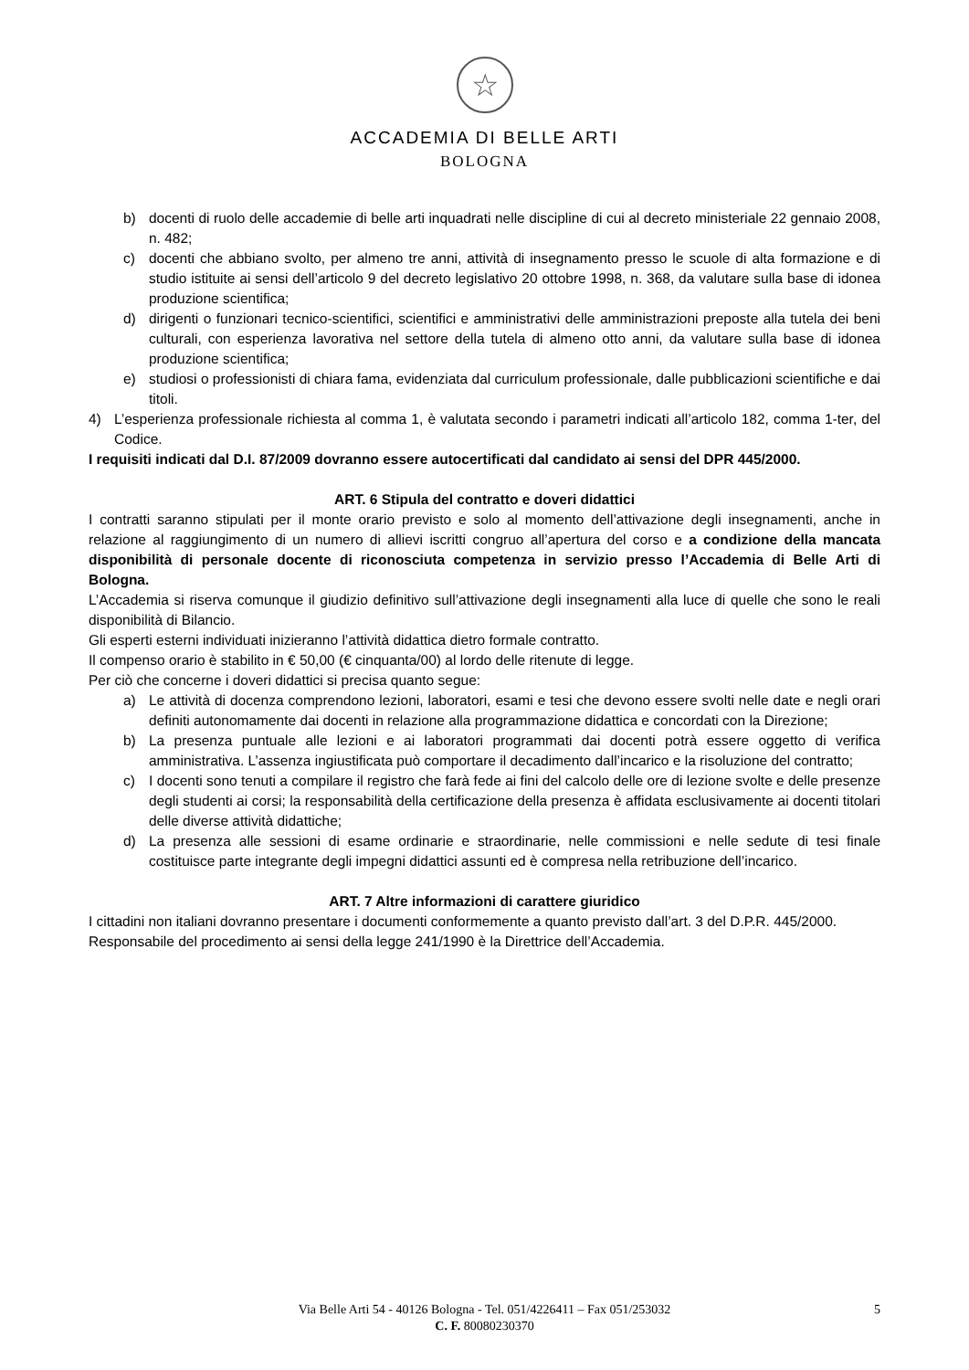☆
ACCADEMIA DI BELLE ARTI
BOLOGNA
b) docenti di ruolo delle accademie di belle arti inquadrati nelle discipline di cui al decreto ministeriale 22 gennaio 2008, n. 482;
c) docenti che abbiano svolto, per almeno tre anni, attività di insegnamento presso le scuole di alta formazione e di studio istituite ai sensi dell’articolo 9 del decreto legislativo 20 ottobre 1998, n. 368, da valutare sulla base di idonea produzione scientifica;
d) dirigenti o funzionari tecnico-scientifici, scientifici e amministrativi delle amministrazioni preposte alla tutela dei beni culturali, con esperienza lavorativa nel settore della tutela di almeno otto anni, da valutare sulla base di idonea produzione scientifica;
e) studiosi o professionisti di chiara fama, evidenziata dal curriculum professionale, dalle pubblicazioni scientifiche e dai titoli.
4) L’esperienza professionale richiesta al comma 1, è valutata secondo i parametri indicati all’articolo 182, comma 1-ter, del Codice.
I requisiti indicati dal D.I. 87/2009 dovranno essere autocertificati dal candidato ai sensi del DPR 445/2000.
ART. 6 Stipula del contratto e doveri didattici
I contratti saranno stipulati per il monte orario previsto e solo al momento dell’attivazione degli insegnamenti, anche in relazione al raggiungimento di un numero di allievi iscritti congruo all’apertura del corso e a condizione della mancata disponibilità di personale docente di riconosciuta competenza in servizio presso l’Accademia di Belle Arti di Bologna.
L’Accademia si riserva comunque il giudizio definitivo sull’attivazione degli insegnamenti alla luce di quelle che sono le reali disponibilità di Bilancio.
Gli esperti esterni individuati inizieranno l’attività didattica dietro formale contratto.
Il compenso orario è stabilito in € 50,00 (€ cinquanta/00) al lordo delle ritenute di legge.
Per ciò che concerne i doveri didattici si precisa quanto segue:
a) Le attività di docenza comprendono lezioni, laboratori, esami e tesi che devono essere svolti nelle date e negli orari definiti autonomamente dai docenti in relazione alla programmazione didattica e concordati con la Direzione;
b) La presenza puntuale alle lezioni e ai laboratori programmati dai docenti potrà essere oggetto di verifica amministrativa. L’assenza ingiustificata può comportare il decadimento dall’incarico e la risoluzione del contratto;
c) I docenti sono tenuti a compilare il registro che farà fede ai fini del calcolo delle ore di lezione svolte e delle presenze degli studenti ai corsi; la responsabilità della certificazione della presenza è affidata esclusivamente ai docenti titolari delle diverse attività didattiche;
d) La presenza alle sessioni di esame ordinarie e straordinarie, nelle commissioni e nelle sedute di tesi finale costituisce parte integrante degli impegni didattici assunti ed è compresa nella retribuzione dell’incarico.
ART. 7 Altre informazioni di carattere giuridico
I cittadini non italiani dovranno presentare i documenti conformemente a quanto previsto dall’art. 3 del D.P.R. 445/2000.
Responsabile del procedimento ai sensi della legge 241/1990 è la Direttrice dell’Accademia.
Via Belle Arti 54 - 40126 Bologna - Tel. 051/4226411 – Fax 051/253032 5
C. F. 80080230370